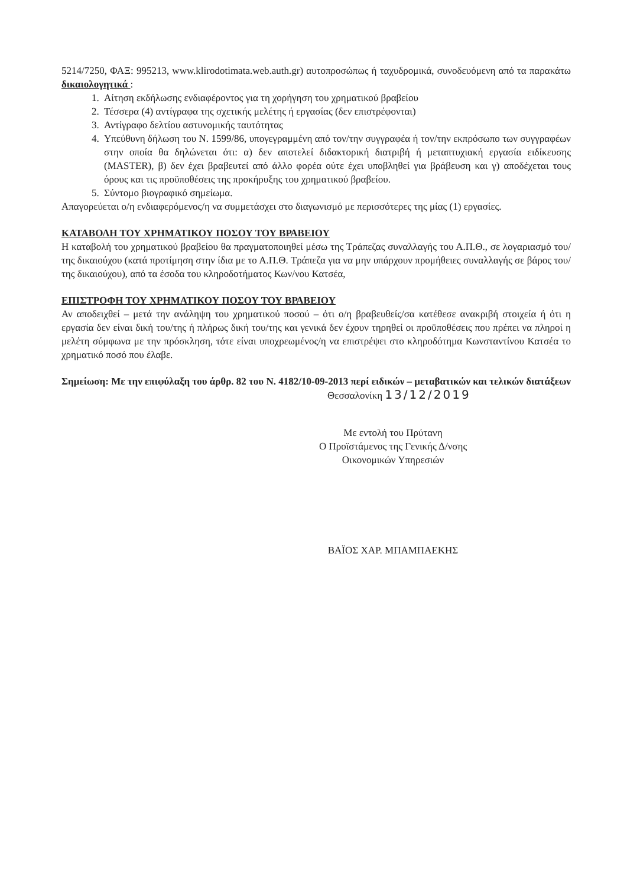5214/7250, ΦΑΞ: 995213, www.klirodotimata.web.auth.gr) αυτοπροσώπως ή ταχυδρομικά, συνοδευόμενη από τα παρακάτω δικαιολογητικά :
1. Αίτηση εκδήλωσης ενδιαφέροντος για τη χορήγηση του χρηματικού βραβείου
2. Τέσσερα (4) αντίγραφα της σχετικής μελέτης ή εργασίας (δεν επιστρέφονται)
3. Αντίγραφο δελτίου αστυνομικής ταυτότητας
4. Υπεύθυνη δήλωση του Ν. 1599/86, υπογεγραμμένη από τον/την συγγραφέα ή τον/την εκπρόσωπο των συγγραφέων στην οποία θα δηλώνεται ότι: α) δεν αποτελεί διδακτορική διατριβή ή μεταπτυχιακή εργασία ειδίκευσης (MASTER), β) δεν έχει βραβευτεί από άλλο φορέα ούτε έχει υποβληθεί για βράβευση και γ) αποδέχεται τους όρους και τις προϋποθέσεις της προκήρυξης του χρηματικού βραβείου.
5. Σύντομο βιογραφικό σημείωμα.
Απαγορεύεται ο/η ενδιαφερόμενος/η να συμμετάσχει στο διαγωνισμό με περισσότερες της μίας (1) εργασίες.
ΚΑΤΑΒΟΛΗ ΤΟΥ ΧΡΗΜΑΤΙΚΟΥ ΠΟΣΟΥ ΤΟΥ ΒΡΑΒΕΙΟΥ
Η καταβολή του χρηματικού βραβείου θα πραγματοποιηθεί μέσω της Τράπεζας συναλλαγής του Α.Π.Θ., σε λογαριασμό του/της δικαιούχου (κατά προτίμηση στην ίδια με το Α.Π.Θ. Τράπεζα για να μην υπάρχουν προμήθειες συναλλαγής σε βάρος του/της δικαιούχου), από τα έσοδα του κληροδοτήματος Κων/νου Κατσέα,
ΕΠΙΣΤΡΟΦΗ ΤΟΥ ΧΡΗΜΑΤΙΚΟΥ ΠΟΣΟΥ ΤΟΥ ΒΡΑΒΕΙΟΥ
Αν αποδειχθεί – μετά την ανάληψη του χρηματικού ποσού – ότι ο/η βραβευθείς/σα κατέθεσε ανακριβή στοιχεία ή ότι η εργασία δεν είναι δική του/της ή πλήρως δική του/της και γενικά δεν έχουν τηρηθεί οι προϋποθέσεις που πρέπει να πληροί η μελέτη σύμφωνα με την πρόσκληση, τότε είναι υποχρεωμένος/η να επιστρέψει στο κληροδότημα Κωνσταντίνου Κατσέα το χρηματικό ποσό που έλαβε.
Σημείωση: Με την επιφύλαξη του άρθρ. 82 του Ν. 4182/10-09-2013 περί ειδικών – μεταβατικών και τελικών διατάξεων
Θεσσαλονίκη 13/12/2019
Με εντολή του Πρύτανη
Ο Προϊστάμενος της Γενικής Δ/νσης
Οικονομικών Υπηρεσιών
ΒΑΪΟΣ ΧΑΡ. ΜΠΑΜΠΑΕΚΗΣ